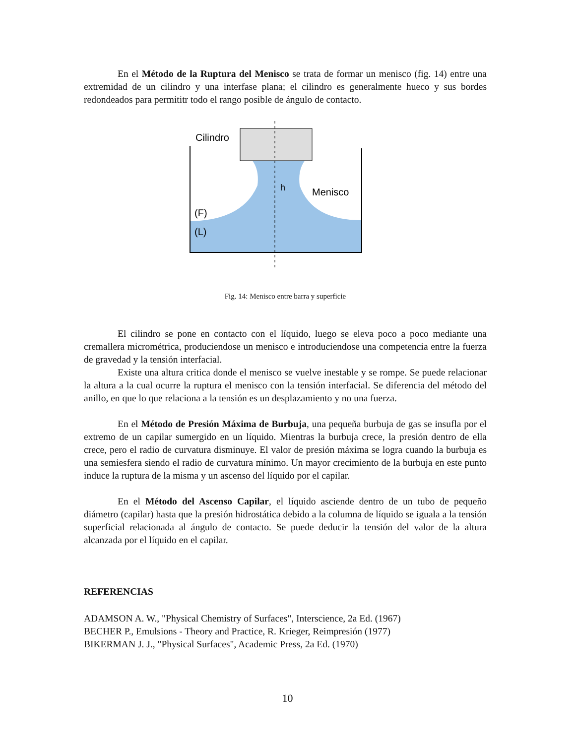En el Método de la Ruptura del Menisco se trata de formar un menisco (fig. 14) entre una extremidad de un cilindro y una interfase plana; el cilindro es generalmente hueco y sus bordes redondeados para permititr todo el rango posible de ángulo de contacto.
Cilindro
Menisco
(F)
(L)
h
Fig. 14: Menisco entre barra y superficie
El cilindro se pone en contacto con el líquido, luego se eleva poco a poco mediante una cremallera micrométrica, produciendose un menisco e introduciendose una competencia entre la fuerza de gravedad y la tensión interfacial.
Existe una altura critica donde el menisco se vuelve inestable y se rompe. Se puede relacionar la altura a la cual ocurre la ruptura el menisco con la tensión interfacial. Se diferencia del método del anillo, en que lo que relaciona a la tensión es un desplazamiento y no una fuerza.
En el Método de Presión Máxima de Burbuja, una pequeña burbuja de gas se insufla por el extremo de un capilar sumergido en un líquido. Mientras la burbuja crece, la presión dentro de ella crece, pero el radio de curvatura disminuye. El valor de presión máxima se logra cuando la burbuja es una semiesfera siendo el radio de curvatura mínimo. Un mayor crecimiento de la burbuja en este punto induce la ruptura de la misma y un ascenso del líquido por el capilar.
En el Método del Ascenso Capilar, el líquido asciende dentro de un tubo de pequeño diámetro (capilar) hasta que la presión hidrostática debido a la columna de líquido se iguala a la tensión superficial relacionada al ángulo de contacto. Se puede deducir la tensión del valor de la altura alcanzada por el líquido en el capilar.
REFERENCIAS
ADAMSON A. W., "Physical Chemistry of Surfaces", Interscience, 2a Ed. (1967)
BECHER P., Emulsions - Theory and Practice, R. Krieger, Reimpresión (1977)
BIKERMAN J. J., "Physical Surfaces", Academic Press, 2a Ed. (1970)
10